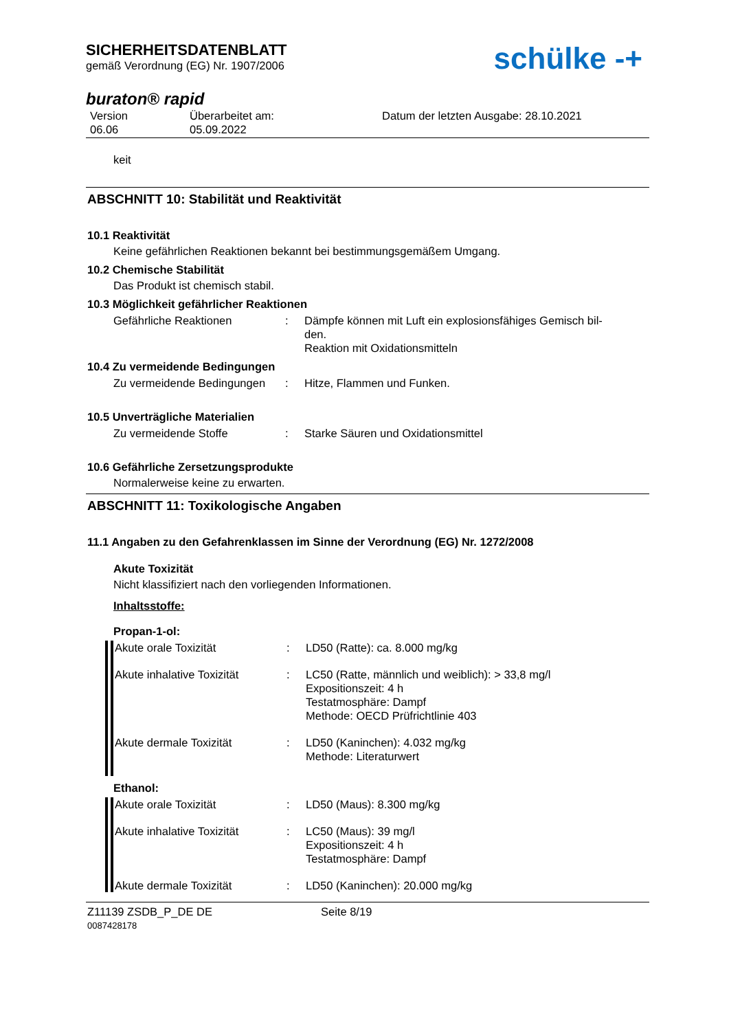SICHERHEITSDATENBLATT
gemäß Verordnung (EG) Nr. 1907/2006
schülke -+
buraton® rapid
Version
06.06
Überarbeitet am:
05.09.2022
Datum der letzten Ausgabe: 28.10.2021
keit
ABSCHNITT 10: Stabilität und Reaktivität
10.1 Reaktivität
Keine gefährlichen Reaktionen bekannt bei bestimmungsgemäßem Umgang.
10.2 Chemische Stabilität
Das Produkt ist chemisch stabil.
10.3 Möglichkeit gefährlicher Reaktionen
Gefährliche Reaktionen : Dämpfe können mit Luft ein explosionsfähiges Gemisch bil-
den.
Reaktion mit Oxidationsmitteln
10.4 Zu vermeidende Bedingungen
Zu vermeidende Bedingungen
: Hitze, Flammen und Funken.
10.5 Unverträgliche Materialien
Zu vermeidende Stoffe : Starke Säuren und Oxidationsmittel
10.6 Gefährliche Zersetzungsprodukte
Normalerweise keine zu erwarten.
ABSCHNITT 11: Toxikologische Angaben
11.1 Angaben zu den Gefahrenklassen im Sinne der Verordnung (EG) Nr. 1272/2008
Akute Toxizität
Nicht klassifiziert nach den vorliegenden Informationen.
Inhaltsstoffe:
Propan-1-ol:
Akute orale Toxizität : LD50 (Ratte): ca. 8.000 mg/kg
Akute inhalative Toxizität
: LC50 (Ratte, männlich und weiblich): > 33,8 mg/l
Expositionszeit: 4 h
Testatmosphäre: Dampf
Methode: OECD Prüfrichtlinie 403
Akute dermale Toxizität : LD50 (Kaninchen): 4.032 mg/kg
Methode: Literaturwert
Ethanol:
Akute orale Toxizität : LD50 (Maus): 8.300 mg/kg
Akute inhalative Toxizität
: LC50 (Maus): 39 mg/l
Expositionszeit: 4 h
Testatmosphäre: Dampf
Akute dermale Toxizität : LD50 (Kaninchen): 20.000 mg/kg
Z11139 ZSDB_P_DE DE
0087428178
Seite 8/19